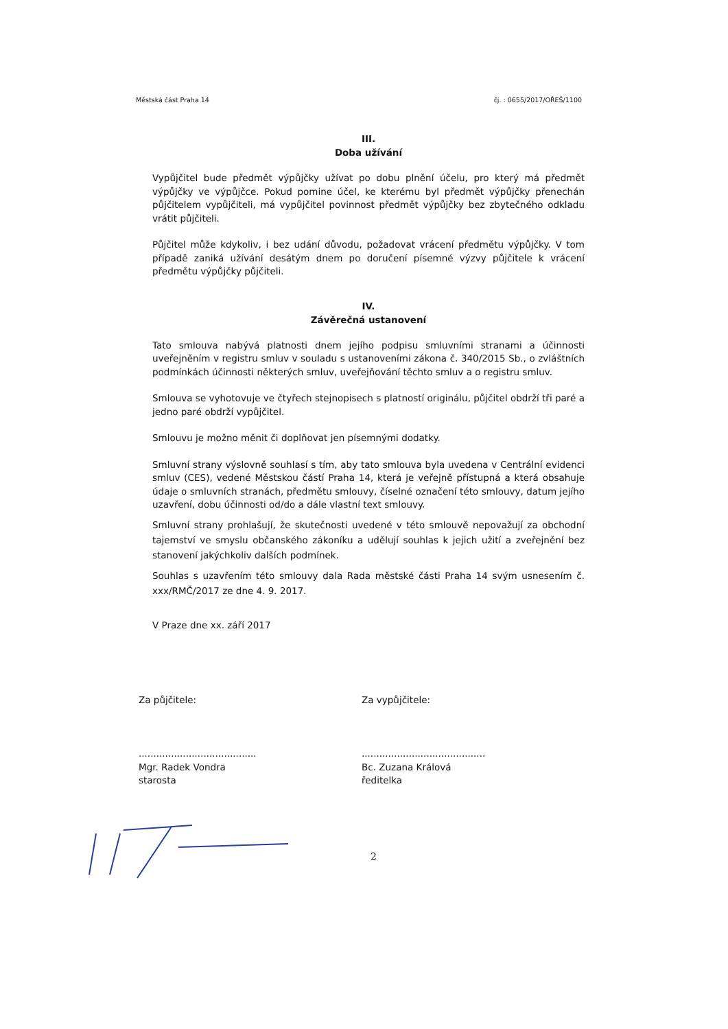Městská část Praha 14 čj. : 0655/2017/OŘEŠ/1100
III.
Doba užívání
Vypůjčitel bude předmět výpůjčky užívat po dobu plnění účelu, pro který má předmět výpůjčky ve výpůjčce. Pokud pomine účel, ke kterému byl předmět výpůjčky přenechán půjčitelem vypůjčiteli, má vypůjčitel povinnost předmět výpůjčky bez zbytečného odkladu vrátit půjčiteli.
Půjčitel může kdykoliv, i bez udání důvodu, požadovat vrácení předmětu výpůjčky. V tom případě zaniká užívání desátým dnem po doručení písemné výzvy půjčitele k vrácení předmětu výpůjčky půjčiteli.
IV.
Závěrečná ustanovení
Tato smlouva nabývá platnosti dnem jejího podpisu smluvními stranami a účinnosti uveřejněním v registru smluv v souladu s ustanoveními zákona č. 340/2015 Sb., o zvláštních podmínkách účinnosti některých smluv, uveřejňování těchto smluv a o registru smluv.
Smlouva se vyhotovuje ve čtyřech stejnopisech s platností originálu, půjčitel obdrží tři paré a jedno paré obdrží vypůjčitel.
Smlouvu je možno měnit či doplňovat jen písemnými dodatky.
Smluvní strany výslovně souhlasí s tím, aby tato smlouva byla uvedena v Centrální evidenci smluv (CES), vedené Městskou částí Praha 14, která je veřejně přístupná a která obsahuje údaje o smluvních stranách, předmětu smlouvy, číselné označení této smlouvy, datum jejího uzavření, dobu účinnosti od/do a dále vlastní text smlouvy.
Smluvní strany prohlašují, že skutečnosti uvedené v této smlouvě nepovažují za obchodní tajemství ve smyslu občanského zákoníku a udělují souhlas k jejich užití a zveřejnění bez stanovení jakýchkoliv dalších podmínek.
Souhlas s uzavřením této smlouvy dala Rada městské části Praha 14 svým usnesením č. xxx/RMČ/2017 ze dne 4. 9. 2017.
V Praze dne xx. září 2017
Za půjčitele:
........................................
Mgr. Radek Vondra
starosta
Za vypůjčitele:
..........................................
Bc. Zuzana Králová
ředitelka
2